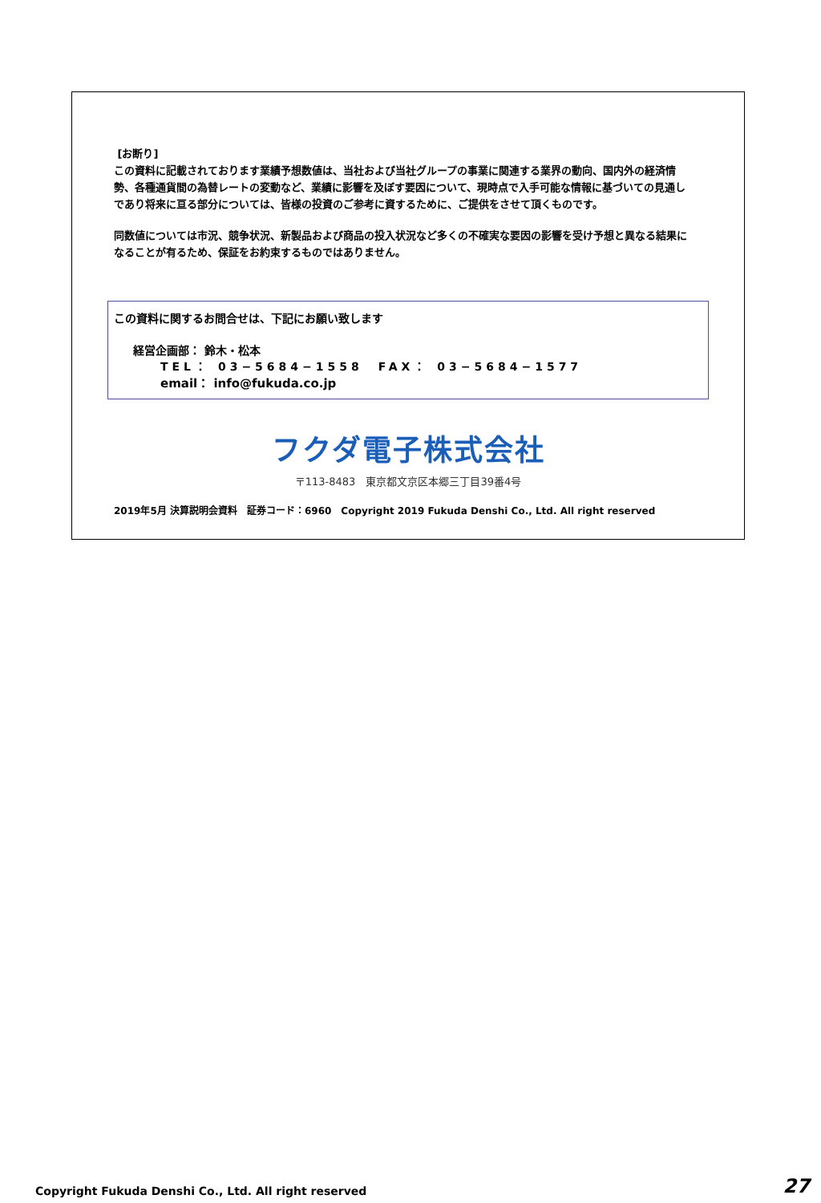[お断り]
この資料に記載されております業績予想数値は、当社および当社グループの事業に関連する業界の動向、国内外の経済情勢、各種通貨間の為替レートの変動など、業績に影響を及ぼす要因について、現時点で入手可能な情報に基づいての見通しであり将来に亘る部分については、皆様の投資のご参考に資するために、ご提供をさせて頂くものです。
同数値については市況、競争状況、新製品および商品の投入状況など多くの不確実な要因の影響を受け予想と異なる結果になることが有るため、保証をお約束するものではありません。
この資料に関するお問合せは、下記にお願い致します
経営企画部： 鈴木・松本
TEL： 03−5684−1558　FAX： 03−5684−1577
email： info@fukuda.co.jp
フクダ電子株式会社
〒113-8483　東京都文京区本郷三丁目39番4号
2019年5月 決算説明会資料　証券コード：6960　Copyright 2019 Fukuda Denshi Co., Ltd. All right reserved
Copyright Fukuda Denshi Co., Ltd. All right reserved 27